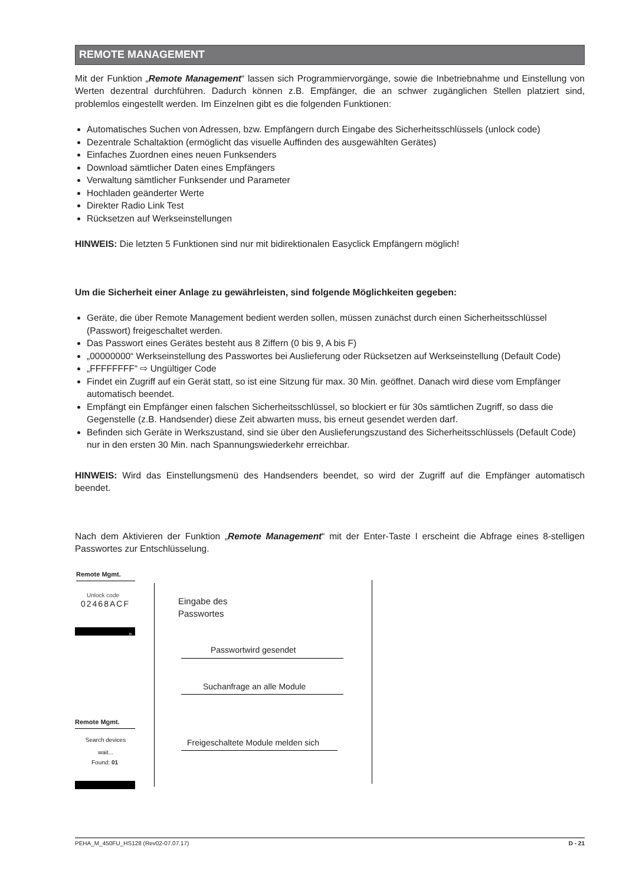REMOTE MANAGEMENT
Mit der Funktion „Remote Management“ lassen sich Programmiervorgänge, sowie die Inbetriebnahme und Einstellung von Werten dezentral durchführen. Dadurch können z.B. Empfänger, die an schwer zugänglichen Stellen platziert sind, problemlos eingestellt werden. Im Einzelnen gibt es die folgenden Funktionen:
Automatisches Suchen von Adressen, bzw. Empfängern durch Eingabe des Sicherheitsschlüssels (unlock code)
Dezentrale Schaltaktion (ermöglicht das visuelle Auffinden des ausgewählten Gerätes)
Einfaches Zuordnen eines neuen Funksenders
Download sämtlicher Daten eines Empfängers
Verwaltung sämtlicher Funksender und Parameter
Hochladen geänderter Werte
Direkter Radio Link Test
Rücksetzen auf Werkseinstellungen
HINWEIS: Die letzten 5 Funktionen sind nur mit bidirektionalen Easyclick Empfängern möglich!
Um die Sicherheit einer Anlage zu gewährleisten, sind folgende Möglichkeiten gegeben:
Geräte, die über Remote Management bedient werden sollen, müssen zunächst durch einen Sicherheitsschlüssel (Passwort) freigeschaltet werden.
Das Passwort eines Gerätes besteht aus 8 Ziffern (0 bis 9, A bis F)
„00000000“ Werkseinstellung des Passwortes bei Auslieferung oder Rücksetzen auf Werkseinstellung (Default Code)
„FFFFFFFF“ ⇨ Ungültiger Code
Findet ein Zugriff auf ein Gerät statt, so ist eine Sitzung für max. 30 Min. geöffnet. Danach wird diese vom Empfänger automatisch beendet.
Empfängt ein Empfänger einen falschen Sicherheitsschlüssel, so blockiert er für 30s sämtlichen Zugriff, so dass die Gegenstelle (z.B. Handsender) diese Zeit abwarten muss, bis erneut gesendet werden darf.
Befinden sich Geräte in Werkszustand, sind sie über den Auslieferungszustand des Sicherheitsschlüssels (Default Code) nur in den ersten 30 Min. nach Spannungswiederkehr erreichbar.
HINWEIS: Wird das Einstellungsmenü des Handsenders beendet, so wird der Zugriff auf die Empfänger automatisch beendet.
Nach dem Aktivieren der Funktion „Remote Management“ mit der Enter-Taste I erscheint die Abfrage eines 8-stelligen Passwortes zur Entschlüsselung.
Remote Mgmt.
Unlock code
02468ACF
»
Eingabe des
Passwortes
Passwortwird gesendet
Suchanfrage an alle Module
Remote Mgmt.
Search devices
wait...
Found: 01
Freigeschaltete Module melden sich
PEHA_M_450FU_HS128 (Rev02-07.07.17) D - 21